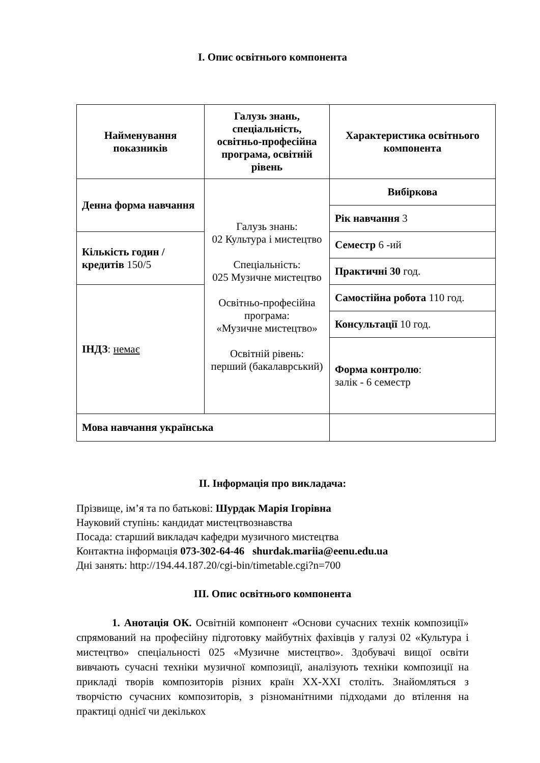I. Опис освітнього компонента
| Найменування показників | Галузь знань, спеціальність, освітньо-професійна програма, освітній рівень | Характеристика освітнього компонента |
| --- | --- | --- |
| Денна форма навчання | Галузь знань: 02 Культура і мистецтво Спеціальність: 025 Музичне мистецтво Освітньо-професійна програма: «Музичне мистецтво» Освітній рівень: перший (бакалаврський) | Вибіркова |
| | | Рік навчання 3 |
| Кількість годин / кредитів 150/5 | | Семестр 6 -ий |
| | | Практичні 30 год. |
| ІНДЗ : немає | | Самостійна робота 110 год. |
| | | Консультації 10 год. |
| | | Форма контролю : залік - 6 семестр |
| Мова навчання українська | | |
II. Інформація про викладача:
Прізвище, ім’я та по батькові: Шурдак Марія Ігорівна
Науковий ступінь: кандидат мистецтвознавства
Посада: старший викладач кафедри музичного мистецтва
Контактна інформація 073-302-64-46 shurdak.mariia@eenu.edu.ua
Дні занять: http://194.44.187.20/cgi-bin/timetable.cgi?n=700
III. Опис освітнього компонента
1. Анотація ОК. Освітній компонент «Основи сучасних технік композиції» спрямований на професійну підготовку майбутніх фахівців у галузі 02 «Культура і мистецтво» спеціальності 025 «Музичне мистецтво». Здобувачі вищої освіти вивчають сучасні техніки музичної композиції, аналізують техніки композиції на прикладі творів композиторів різних країн XX-XXI століть. Знайомляться з творчістю сучасних композиторів, з різноманітними підходами до втілення на практиці однієї чи декількох